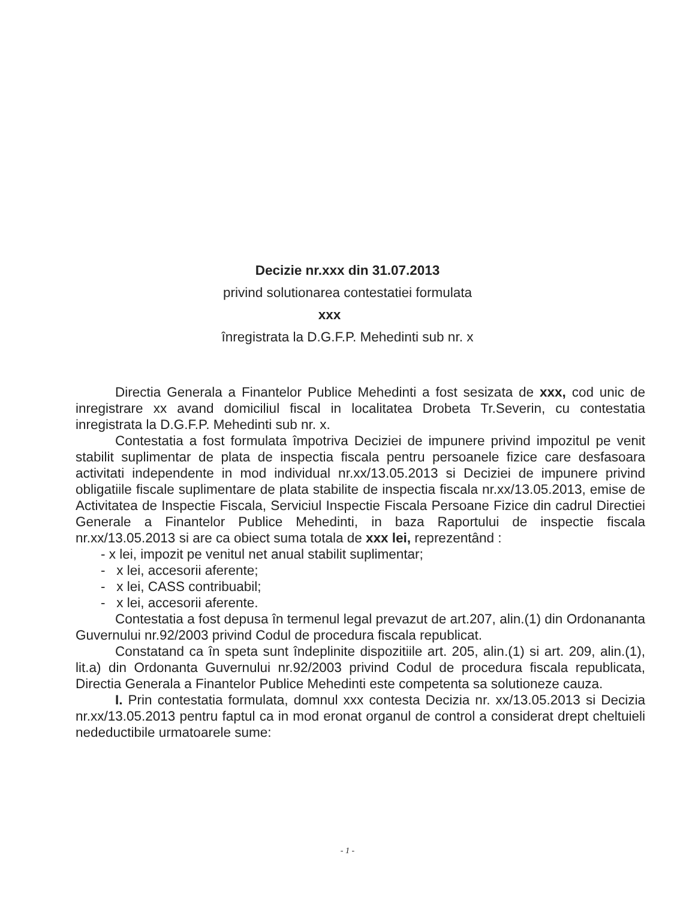Decizie nr.xxx din 31.07.2013
privind solutionarea contestatiei formulata
xxx
înregistrata la D.G.F.P. Mehedinti sub nr. x
Directia Generala a Finantelor Publice Mehedinti a fost sesizata de xxx, cod unic de inregistrare xx avand domiciliul fiscal in localitatea Drobeta Tr.Severin, cu contestatia inregistrata la D.G.F.P. Mehedinti sub nr. x.
Contestatia a fost formulata împotriva Deciziei de impunere privind impozitul pe venit stabilit suplimentar de plata de inspectia fiscala pentru persoanele fizice care desfasoara activitati independente in mod individual nr.xx/13.05.2013 si Deciziei de impunere privind obligatiile fiscale suplimentare de plata stabilite de inspectia fiscala nr.xx/13.05.2013, emise de Activitatea de Inspectie Fiscala, Serviciul Inspectie Fiscala Persoane Fizice din cadrul Directiei Generale a Finantelor Publice Mehedinti, in baza Raportului de inspectie fiscala nr.xx/13.05.2013 si are ca obiect suma totala de xxx lei, reprezentând :
- x lei, impozit pe venitul net anual stabilit suplimentar;
- x lei, accesorii aferente;
- x lei, CASS contribuabil;
- x lei, accesorii aferente.
Contestatia a fost depusa în termenul legal prevazut de art.207, alin.(1) din Ordonananta Guvernului nr.92/2003 privind Codul de procedura fiscala republicat.
Constatand ca în speta sunt îndeplinite dispozitiile art. 205, alin.(1) si art. 209, alin.(1), lit.a) din Ordonanta Guvernului nr.92/2003 privind Codul de procedura fiscala republicata, Directia Generala a Finantelor Publice Mehedinti este competenta sa solutioneze cauza.
I. Prin contestatia formulata, domnul xxx contesta Decizia nr. xx/13.05.2013 si Decizia nr.xx/13.05.2013 pentru faptul ca in mod eronat organul de control a considerat drept cheltuieli nedeductibile urmatoarele sume:
- 1 -